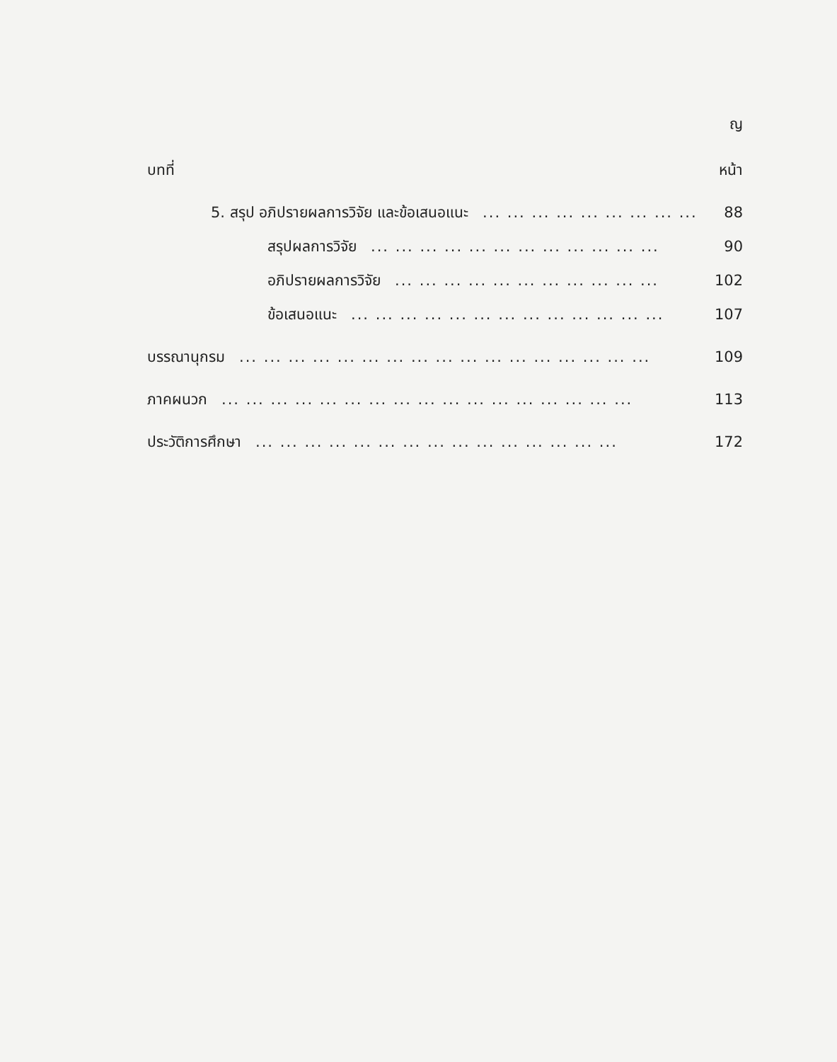ญ
บทที่ หน้า
5. สรุป อภิปรายผลการวิจัย และข้อเสนอแนะ... ... ... ... ... ... ... ... ... 88
สรุปผลการวิจัย... ... ... ... ... ... ... ... ... ... ... ... 90
อภิปรายผลการวิจัย... ... ... ... ... ... ... ... ... ... ... 102
ข้อเสนอแนะ... ... ... ... ... ... ... ... ... ... ... ... ... 107
บรรณานุกรม... ... ... ... ... ... ... ... ... ... ... ... ... ... ... ... ... 109
ภาคผนวก... ... ... ... ... ... ... ... ... ... ... ... ... ... ... ... ... 113
ประวัติการศึกษา... ... ... ... ... ... ... ... ... ... ... ... ... ... ... 172